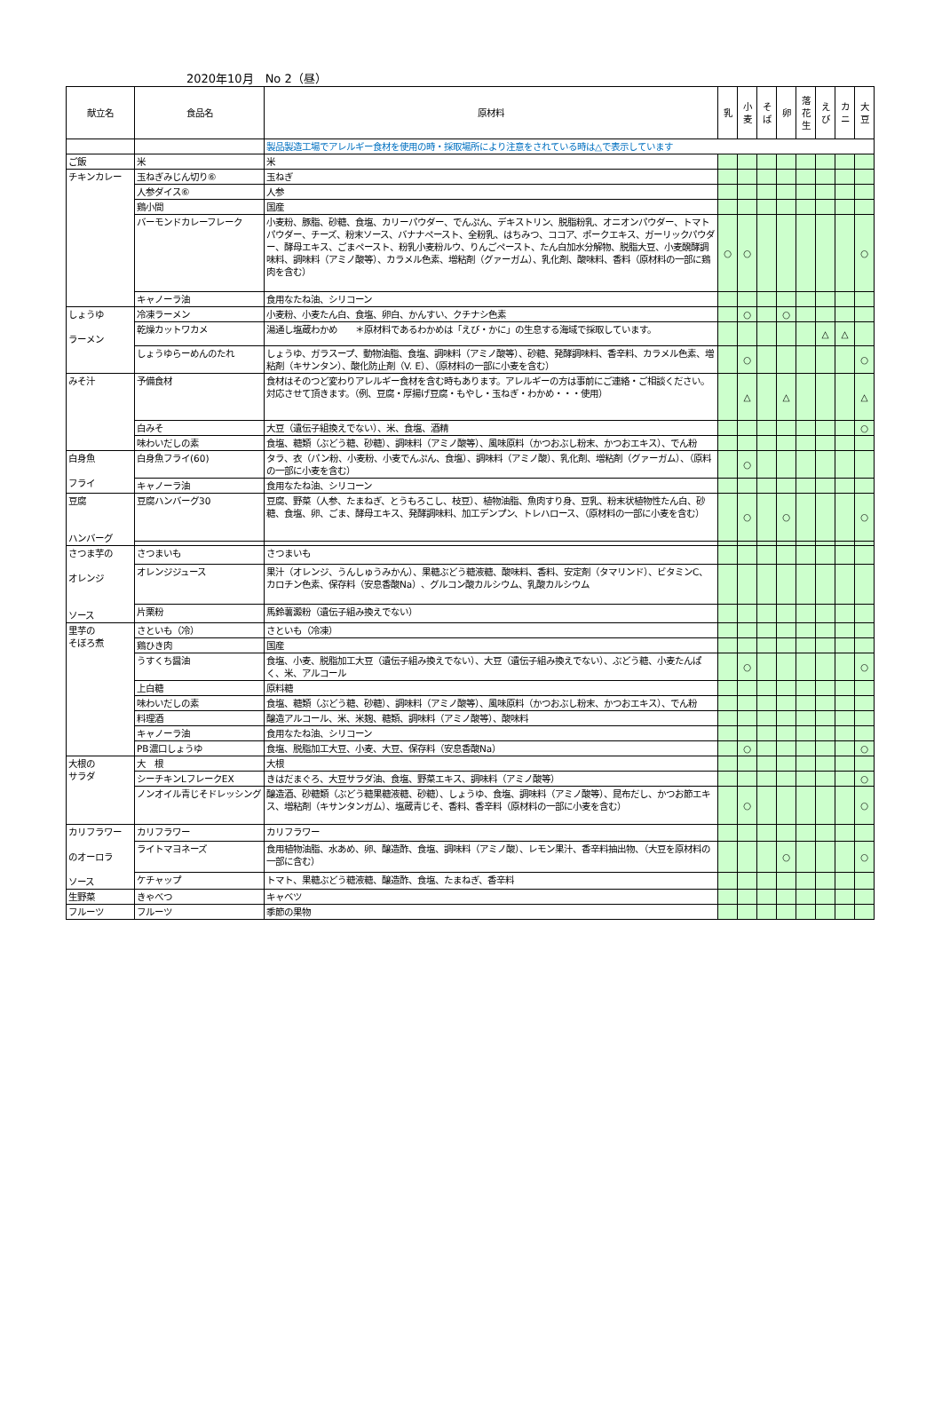2020年10月　No 2（昼）
| 献立名 | 食品名 | 原材料 | 乳 | 小 麦 | そ ば | 卵 | 落 花 生 | え び | カ ニ | 大 豆 |
| --- | --- | --- | --- | --- | --- | --- | --- | --- | --- | --- |
| | | 製品製造工場でアレルギー食材を使用の時・採取場所により注意をされている時は△で表示しています | | | | | | | | |
| ご飯 | 米 | 米 | | | | | | | | |
| チキンカレー | 玉ねぎみじん切り⑥ | 玉ねぎ | | | | | | | | |
| | 人参ダイス⑥ | 人参 | | | | | | | | |
| | 鶏小間 | 国産 | | | | | | | | |
| | バーモンドカレーフレーク | 小麦粉、豚脂、砂糖、食塩、カリーパウダー、でんぷん、デキストリン、脱脂粉乳、オニオンパウダー、トマトパウダー、チーズ、粉末ソース、バナナペースト、全粉乳、はちみつ、ココア、ポークエキス、ガーリックパウダー、酵母エキス、ごまペースト、粉乳小麦粉ルウ、りんごペースト、たん白加水分解物、脱脂大豆、小麦醗酵調味料、調味料（アミノ酸等）、カラメル色素、増粘剤（グァーガム）、乳化剤、酸味料、香料（原材料の一部に鶏肉を含む） | ○ | ○ | | | | | | ○ |
| | キャノーラ油 | 食用なたね油、シリコーン | | | | | | | | |
| しょうゆ ラーメン | 冷凍ラーメン | 小麦粉、小麦たん白、食塩、卵白、かんすい、クチナシ色素 | | ○ | | ○ | | | | |
| | 乾燥カットワカメ | 湯通し塩蔵わかめ ＊原材料であるわかめは「えび・かに」の生息する海域で採取しています。 | | | | | | △ | △ | |
| | しょうゆらーめんのたれ | しょうゆ、ガラスープ、動物油脂、食塩、調味料（アミノ酸等）、砂糖、発酵調味料、香辛料、カラメル色素、増粘剤（キサンタン）、酸化防止剤（V. E）、（原材料の一部に小麦を含む） | | ○ | | | | | | ○ |
| みそ汁 | 予備食材 | 食材はそのつど変わりアレルギー食材を含む時もあります。アレルギーの方は事前にご連絡・ご相談ください。対応させて頂きます。（例、豆腐・厚揚げ豆腐・もやし・玉ねぎ・わかめ・・・使用） | | △ | | △ | | | | △ |
| | 白みそ | 大豆（遺伝子組換えでない）、米、食塩、酒精 | | | | | | | | ○ |
| | 味わいだしの素 | 食塩、糖類（ぶどう糖、砂糖）、調味料（アミノ酸等）、風味原料（かつおぶし粉末、かつおエキス）、でん粉 | | | | | | | | |
| 白身魚 フライ | 白身魚フライ(60) | タラ、衣（パン粉、小麦粉、小麦でんぷん、食塩）、調味料（アミノ酸）、乳化剤、増粘剤（グァーガム）、（原料の一部に小麦を含む） | | ○ | | | | | | |
| | キャノーラ油 | 食用なたね油、シリコーン | | | | | | | | |
| 豆腐 ハンバーグ | 豆腐ハンバーグ30 | 豆腐、野菜（人参、たまねぎ、とうもろこし、枝豆）、植物油脂、魚肉すり身、豆乳、粉末状植物性たん白、砂糖、食塩、卵、ごま、酵母エキス、発酵調味料、加工デンプン、トレハロース、（原材料の一部に小麦を含む） | | ○ | | ○ | | | | ○ |
| さつま芋の オレンジ ソース | さつまいも | さつまいも | | | | | | | | |
| | オレンジジュース | 果汁（オレンジ、うんしゅうみかん）、果糖ぶどう糖液糖、酸味料、香料、安定剤（タマリンド）、ビタミンC、カロチン色素、保存料（安息香酸Na）、グルコン酸カルシウム、乳酸カルシウム | | | | | | | | |
| | 片栗粉 | 馬鈴薯澱粉（遺伝子組み換えでない） | | | | | | | | |
| 里芋の そぼろ煮 | さといも（冷） | さといも（冷凍） | | | | | | | | |
| | 鶏ひき肉 | 国産 | | | | | | | | |
| | うすくち醤油 | 食塩、小麦、脱脂加工大豆（遺伝子組み換えでない）、大豆（遺伝子組み換えでない）、ぶどう糖、小麦たんぱく、米、アルコール | | ○ | | | | | | ○ |
| | 上白糖 | 原料糖 | | | | | | | | |
| | 味わいだしの素 | 食塩、糖類（ぶどう糖、砂糖）、調味料（アミノ酸等）、風味原料（かつおぶし粉末、かつおエキス）、でん粉 | | | | | | | | |
| | 料理酒 | 醸造アルコール、米、米麹、糖類、調味料（アミノ酸等）、酸味料 | | | | | | | | |
| | キャノーラ油 | 食用なたね油、シリコーン | | | | | | | | |
| | PB濃口しょうゆ | 食塩、脱脂加工大豆、小麦、大豆、保存料（安息香酸Na） | | ○ | | | | | | ○ |
| 大根の サラダ | 大 根 | 大根 | | | | | | | | |
| | シーチキンLフレークEX | きはだまぐろ、大豆サラダ油、食塩、野菜エキス、調味料（アミノ酸等） | | | | | | | | ○ |
| | ノンオイル青じそドレッシング | 醸造酒、砂糖類（ぶどう糖果糖液糖、砂糖）、しょうゆ、食塩、調味料（アミノ酸等）、昆布だし、かつお節エキス、増粘剤（キサンタンガム）、塩蔵青じそ、香料、香辛料（原材料の一部に小麦を含む） | | ○ | | | | | | ○ |
| カリフラワー のオーロラ ソース | カリフラワー | カリフラワー | | | | | | | | |
| | ライトマヨネーズ | 食用植物油脂、水あめ、卵、醸造酢、食塩、調味料（アミノ酸）、レモン果汁、香辛料抽出物、（大豆を原材料の一部に含む） | | | | ○ | | | | ○ |
| | ケチャップ | トマト、果糖ぶどう糖液糖、醸造酢、食塩、たまねぎ、香辛料 | | | | | | | | |
| 生野菜 | きゃべつ | キャベツ | | | | | | | | |
| フルーツ | フルーツ | 季節の果物 | | | | | | | | |